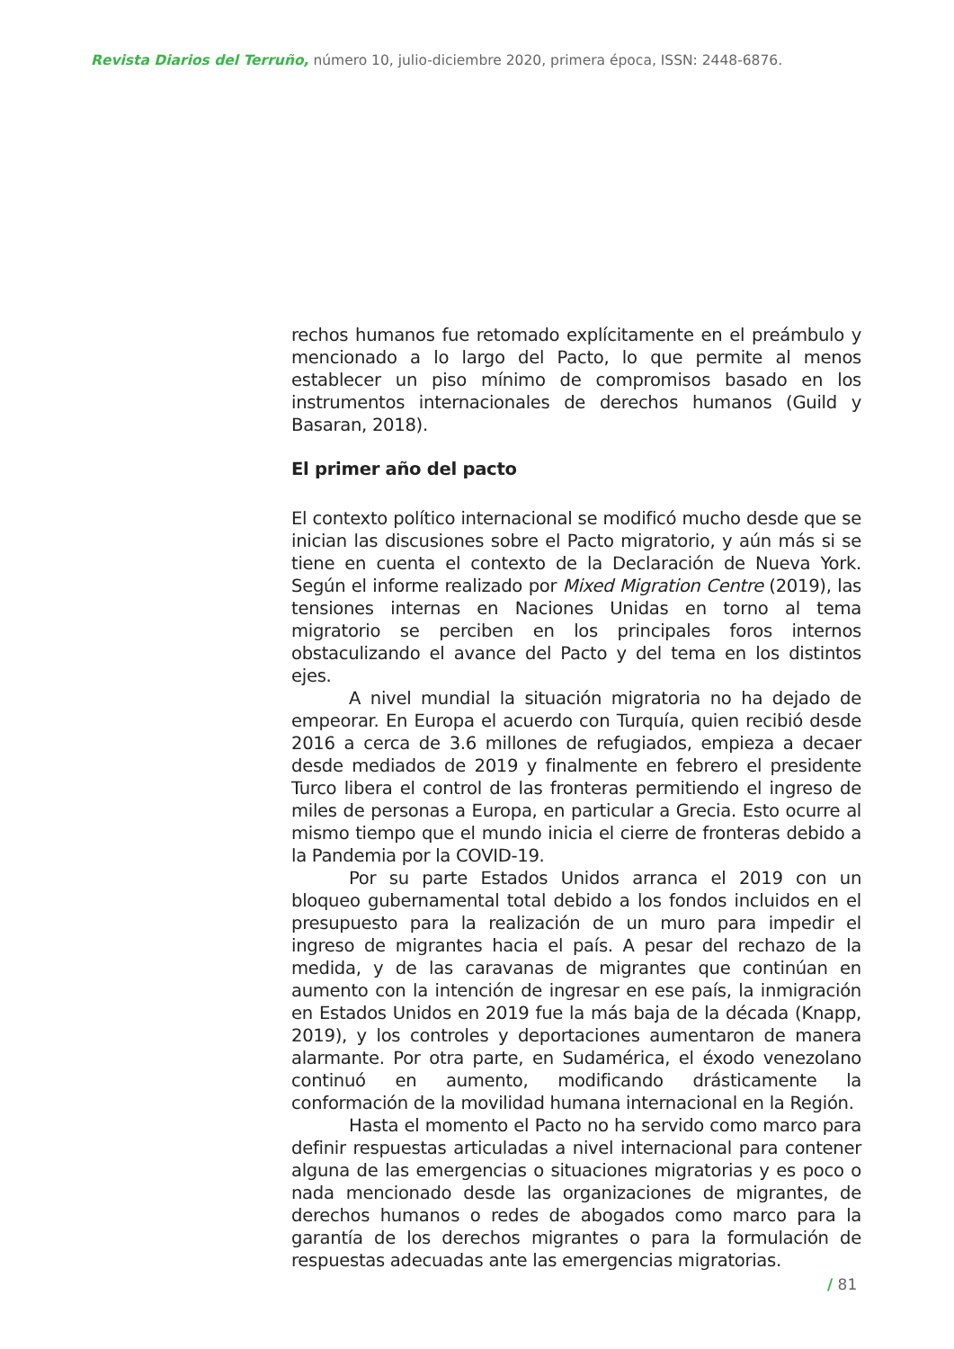Revista Diarios del Terruño, número 10, julio-diciembre 2020, primera época, ISSN: 2448-6876.
rechos humanos fue retomado explícitamente en el preámbulo y mencionado a lo largo del Pacto, lo que permite al menos establecer un piso mínimo de compromisos basado en los instrumentos internacionales de derechos humanos (Guild y Basaran, 2018).
El primer año del pacto
El contexto político internacional se modificó mucho desde que se inician las discusiones sobre el Pacto migratorio, y aún más si se tiene en cuenta el contexto de la Declaración de Nueva York. Según el informe realizado por Mixed Migration Centre (2019), las tensiones internas en Naciones Unidas en torno al tema migratorio se perciben en los principales foros internos obstaculizando el avance del Pacto y del tema en los distintos ejes.
A nivel mundial la situación migratoria no ha dejado de empeorar. En Europa el acuerdo con Turquía, quien recibió desde 2016 a cerca de 3.6 millones de refugiados, empieza a decaer desde mediados de 2019 y finalmente en febrero el presidente Turco libera el control de las fronteras permitiendo el ingreso de miles de personas a Europa, en particular a Grecia. Esto ocurre al mismo tiempo que el mundo inicia el cierre de fronteras debido a la Pandemia por la COVID-19.
Por su parte Estados Unidos arranca el 2019 con un bloqueo gubernamental total debido a los fondos incluidos en el presupuesto para la realización de un muro para impedir el ingreso de migrantes hacia el país. A pesar del rechazo de la medida, y de las caravanas de migrantes que continúan en aumento con la intención de ingresar en ese país, la inmigración en Estados Unidos en 2019 fue la más baja de la década (Knapp, 2019), y los controles y deportaciones aumentaron de manera alarmante. Por otra parte, en Sudamérica, el éxodo venezolano continuó en aumento, modificando drásticamente la conformación de la movilidad humana internacional en la Región.
Hasta el momento el Pacto no ha servido como marco para definir respuestas articuladas a nivel internacional para contener alguna de las emergencias o situaciones migratorias y es poco o nada mencionado desde las organizaciones de migrantes, de derechos humanos o redes de abogados como marco para la garantía de los derechos migrantes o para la formulación de respuestas adecuadas ante las emergencias migratorias.
/ 81